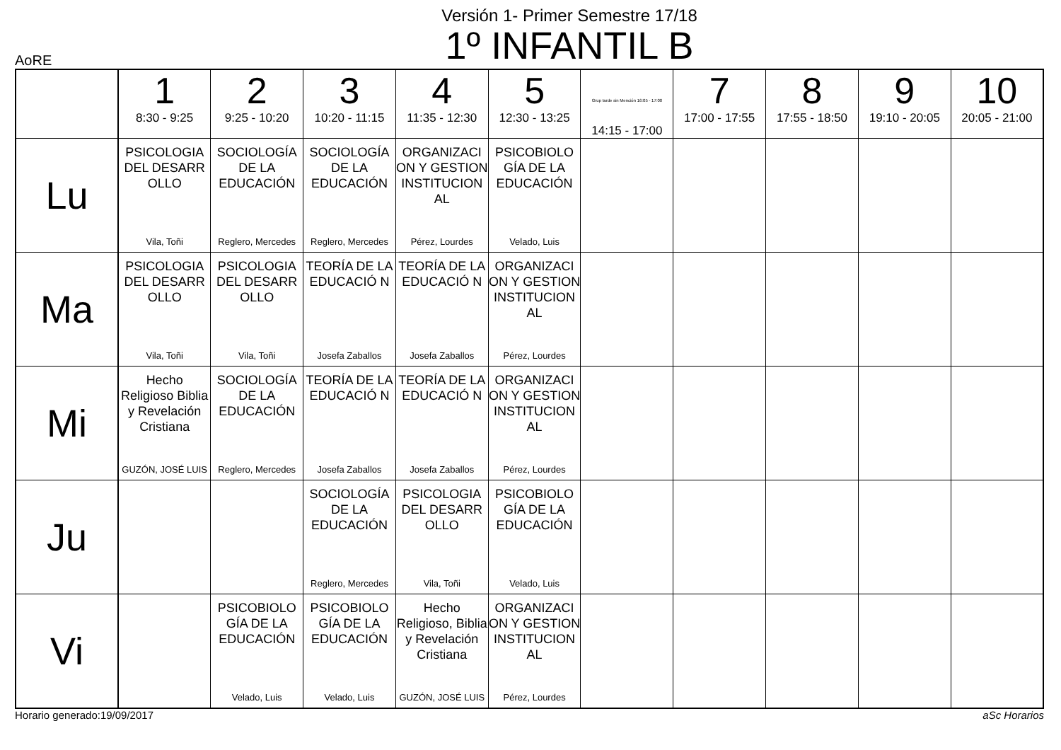Versión 1- Primer Semestre 17/18
1º INFANTIL B
AoRE
| | 1 8:30 - 9:25 | 2 9:25 - 10:20 | 3 10:20 - 11:15 | 4 11:35 - 12:30 | 5 12:30 - 13:25 | Grup tarde sin Mención 16:05 - 17:00 14:15 - 17:00 | 7 17:00 - 17:55 | 8 17:55 - 18:50 | 9 19:10 - 20:05 | 10 20:05 - 21:00 |
| --- | --- | --- | --- | --- | --- | --- | --- | --- | --- | --- |
| Lu | PSICOLOGIA DEL DESARR OLLO Vila, Toñi | SOCIOLOGÍA DE LA EDUCACIÓN Reglero, Mercedes | SOCIOLOGÍA DE LA EDUCACIÓN Reglero, Mercedes | ORGANIZACI ON Y GESTION INSTITUCION AL Pérez, Lourdes | PSICOBIOLO GÍA DE LA EDUCACIÓN Velado, Luis | | | | | |
| Ma | PSICOLOGIA DEL DESARR OLLO Vila, Toñi | PSICOLOGIA DEL DESARR OLLO Vila, Toñi | TEORÍA DE LA EDUCACIÓ N Josefa Zaballos | TEORÍA DE LA EDUCACIÓ N Josefa Zaballos | ORGANIZACI ON Y GESTION INSTITUCION AL Pérez, Lourdes | | | | | |
| Mi | Hecho Religioso Biblia y Revelación Cristiana GUZÓN, JOSÉ LUIS | SOCIOLOGÍA DE LA EDUCACIÓN Reglero, Mercedes | TEORÍA DE LA EDUCACIÓ N Josefa Zaballos | TEORÍA DE LA EDUCACIÓ N Josefa Zaballos | ORGANIZACI ON Y GESTION INSTITUCION AL Pérez, Lourdes | | | | | |
| Ju | | | SOCIOLOGÍA DE LA EDUCACIÓN Reglero, Mercedes | PSICOLOGIA DEL DESARR OLLO Vila, Toñi | PSICOBIOLO GÍA DE LA EDUCACIÓN Velado, Luis | | | | | |
| Vi | | PSICOBIOLO GÍA DE LA EDUCACIÓN Velado, Luis | PSICOBIOLO GÍA DE LA EDUCACIÓN Velado, Luis | Hecho Religioso, Biblia y Revelación Cristiana GUZÓN, JOSÉ LUIS | ORGANIZACI ON Y GESTION INSTITUCION AL Pérez, Lourdes | | | | | |
Horario generado:19/09/2017 aSc Horarios